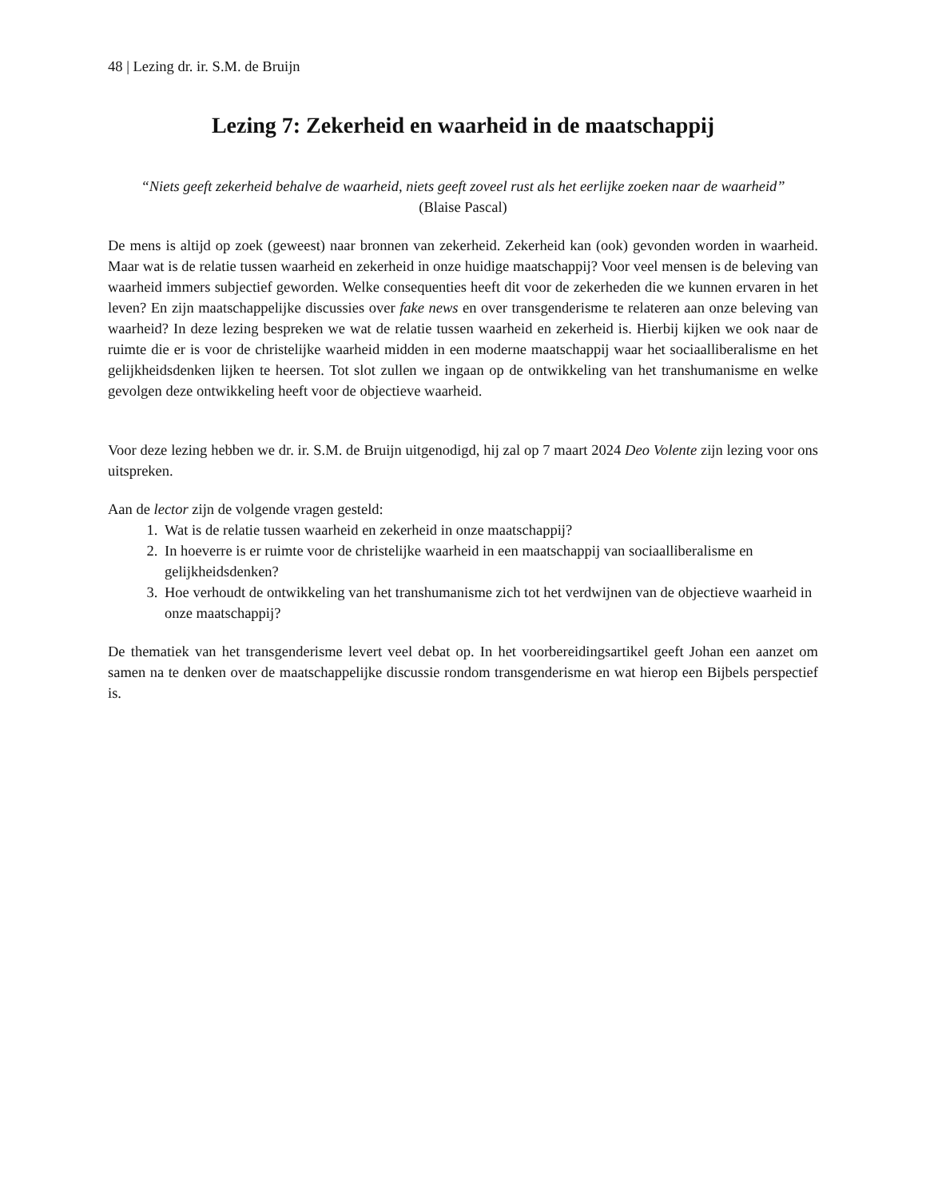48 | Lezing dr. ir. S.M. de Bruijn
Lezing 7: Zekerheid en waarheid in de maatschappij
“Niets geeft zekerheid behalve de waarheid, niets geeft zoveel rust als het eerlijke zoeken naar de waarheid”
(Blaise Pascal)
De mens is altijd op zoek (geweest) naar bronnen van zekerheid. Zekerheid kan (ook) gevonden worden in waarheid. Maar wat is de relatie tussen waarheid en zekerheid in onze huidige maatschappij? Voor veel mensen is de beleving van waarheid immers subjectief geworden. Welke consequenties heeft dit voor de zekerheden die we kunnen ervaren in het leven? En zijn maatschappelijke discussies over fake news en over transgenderisme te relateren aan onze beleving van waarheid? In deze lezing bespreken we wat de relatie tussen waarheid en zekerheid is. Hierbij kijken we ook naar de ruimte die er is voor de christelijke waarheid midden in een moderne maatschappij waar het sociaalliberalisme en het gelijkheidsdenken lijken te heersen. Tot slot zullen we ingaan op de ontwikkeling van het transhumanisme en welke gevolgen deze ontwikkeling heeft voor de objectieve waarheid.
Voor deze lezing hebben we dr. ir. S.M. de Bruijn uitgenodigd, hij zal op 7 maart 2024 Deo Volente zijn lezing voor ons uitspreken.
Aan de lector zijn de volgende vragen gesteld:
1. Wat is de relatie tussen waarheid en zekerheid in onze maatschappij?
2. In hoeverre is er ruimte voor de christelijke waarheid in een maatschappij van sociaalliberalisme en gelijkheidsdenken?
3. Hoe verhoudt de ontwikkeling van het transhumanisme zich tot het verdwijnen van de objectieve waarheid in onze maatschappij?
De thematiek van het transgenderisme levert veel debat op. In het voorbereidingsartikel geeft Johan een aanzet om samen na te denken over de maatschappelijke discussie rondom transgenderisme en wat hierop een Bijbels perspectief is.